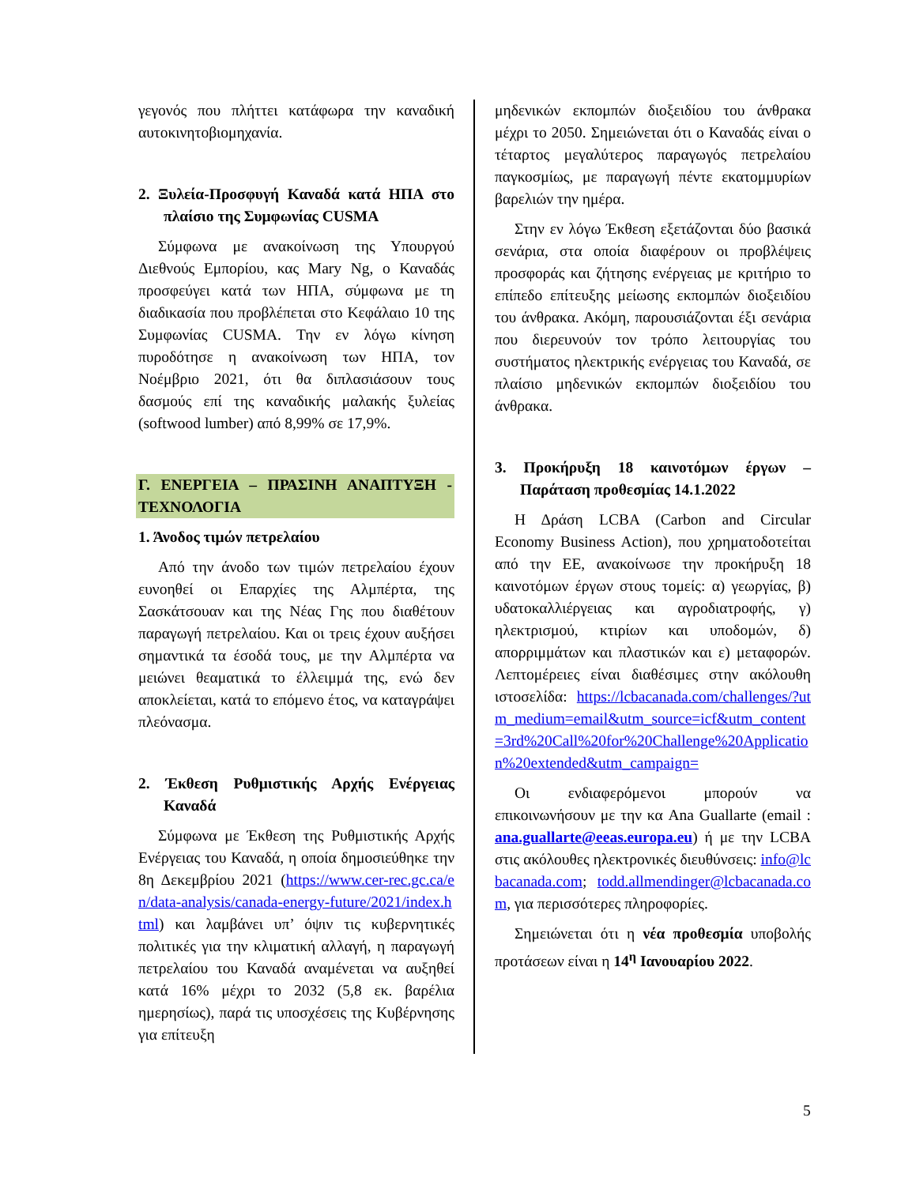γεγονός που πλήττει κατάφωρα την καναδική αυτοκινητοβιομηχανία.
2. Ξυλεία-Προσφυγή Καναδά κατά ΗΠΑ στο πλαίσιο της Συμφωνίας CUSMA
Σύμφωνα με ανακοίνωση της Υπουργού Διεθνούς Εμπορίου, κας Mary Ng, ο Καναδάς προσφεύγει κατά των ΗΠΑ, σύμφωνα με τη διαδικασία που προβλέπεται στο Κεφάλαιο 10 της Συμφωνίας CUSMA. Την εν λόγω κίνηση πυροδότησε η ανακοίνωση των ΗΠΑ, τον Νοέμβριο 2021, ότι θα διπλασιάσουν τους δασμούς επί της καναδικής μαλακής ξυλείας (softwood lumber) από 8,99% σε 17,9%.
Γ. ΕΝΕΡΓΕΙΑ – ΠΡΑΣΙΝΗ ΑΝΑΠΤΥΞΗ - ΤΕΧΝΟΛΟΓΙΑ
1. Άνοδος τιμών πετρελαίου
Από την άνοδο των τιμών πετρελαίου έχουν ευνοηθεί οι Επαρχίες της Αλμπέρτα, της Σασκάτσουαν και της Νέας Γης που διαθέτουν παραγωγή πετρελαίου. Και οι τρεις έχουν αυξήσει σημαντικά τα έσοδά τους, με την Αλμπέρτα να μειώνει θεαματικά το έλλειμμά της, ενώ δεν αποκλείεται, κατά το επόμενο έτος, να καταγράψει πλεόνασμα.
2. Έκθεση Ρυθμιστικής Αρχής Ενέργειας Καναδά
Σύμφωνα με Έκθεση της Ρυθμιστικής Αρχής Ενέργειας του Καναδά, η οποία δημοσιεύθηκε την 8η Δεκεμβρίου 2021 (https://www.cer-rec.gc.ca/en/data-analysis/canada-energy-future/2021/index.html) και λαμβάνει υπ’ όψιν τις κυβερνητικές πολιτικές για την κλιματική αλλαγή, η παραγωγή πετρελαίου του Καναδά αναμένεται να αυξηθεί κατά 16% μέχρι το 2032 (5,8 εκ. βαρέλια ημερησίως), παρά τις υποσχέσεις της Κυβέρνησης για επίτευξη
μηδενικών εκπομπών διοξειδίου του άνθρακα μέχρι το 2050. Σημειώνεται ότι ο Καναδάς είναι ο τέταρτος μεγαλύτερος παραγωγός πετρελαίου παγκοσμίως, με παραγωγή πέντε εκατομμυρίων βαρελιών την ημέρα.
Στην εν λόγω Έκθεση εξετάζονται δύο βασικά σενάρια, στα οποία διαφέρουν οι προβλέψεις προσφοράς και ζήτησης ενέργειας με κριτήριο το επίπεδο επίτευξης μείωσης εκπομπών διοξειδίου του άνθρακα. Ακόμη, παρουσιάζονται έξι σενάρια που διερευνούν τον τρόπο λειτουργίας του συστήματος ηλεκτρικής ενέργειας του Καναδά, σε πλαίσιο μηδενικών εκπομπών διοξειδίου του άνθρακα.
3. Προκήρυξη 18 καινοτόμων έργων – Παράταση προθεσμίας 14.1.2022
Η Δράση LCBA (Carbon and Circular Economy Business Action), που χρηματοδοτείται από την ΕΕ, ανακοίνωσε την προκήρυξη 18 καινοτόμων έργων στους τομείς: α) γεωργίας, β) υδατοκαλλιέργειας και αγροδιατροφής, γ) ηλεκτρισμού, κτιρίων και υποδομών, δ) απορριμμάτων και πλαστικών και ε) μεταφορών. Λεπτομέρειες είναι διαθέσιμες στην ακόλουθη ιστοσελίδα: https://lcbacanada.com/challenges/?utm_medium=email&utm_source=icf&utm_content=3rd%20Call%20for%20Challenge%20Application%20extended&utm_campaign=
Οι ενδιαφερόμενοι μπορούν να επικοινωνήσουν με την κα Ana Guallarte (email : ana.guallarte@eeas.europa.eu) ή με την LCBA στις ακόλουθες ηλεκτρονικές διευθύνσεις: info@lcbacanada.com; todd.allmendinger@lcbacanada.com, για περισσότερες πληροφορίες.
Σημειώνεται ότι η νέα προθεσμία υποβολής προτάσεων είναι η 14<sup>η</sup> Ιανουαρίου 2022.
5